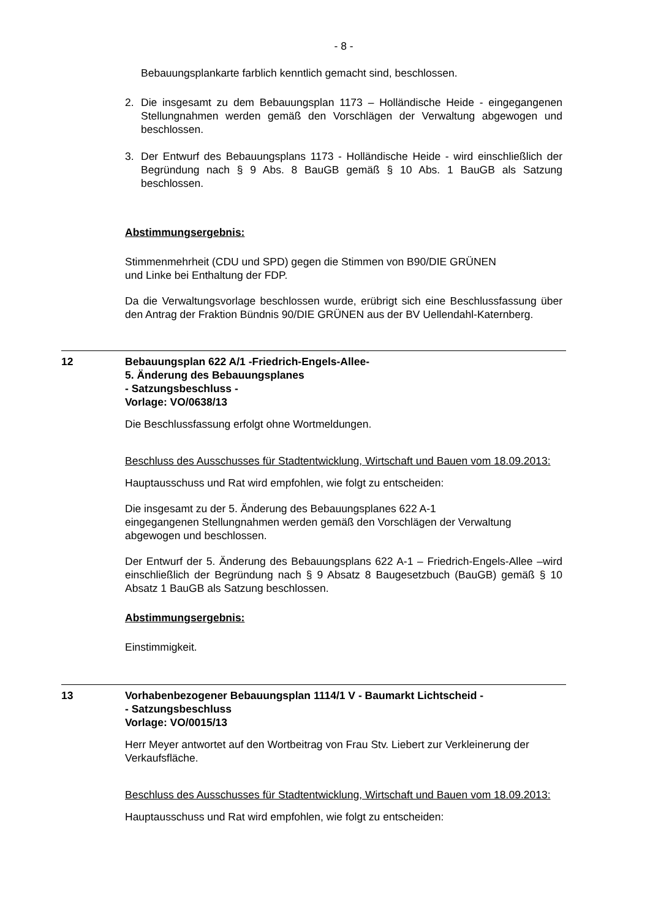- 8 -
Bebauungsplankarte farblich kenntlich gemacht sind, beschlossen.
2. Die insgesamt zu dem Bebauungsplan 1173 – Holländische Heide - eingegangenen Stellungnahmen werden gemäß den Vorschlägen der Verwaltung abgewogen und beschlossen.
3. Der Entwurf des Bebauungsplans 1173 - Holländische Heide - wird einschließlich der Begründung nach § 9 Abs. 8 BauGB gemäß § 10 Abs. 1 BauGB als Satzung beschlossen.
Abstimmungsergebnis:
Stimmenmehrheit (CDU und SPD) gegen die Stimmen von B90/DIE GRÜNEN
und Linke bei Enthaltung der FDP.
Da die Verwaltungsvorlage beschlossen wurde, erübrigt sich eine Beschlussfassung über den Antrag der Fraktion Bündnis 90/DIE GRÜNEN aus der BV Uellendahl-Katernberg.
12 Bebauungsplan 622 A/1 -Friedrich-Engels-Allee-
5. Änderung des Bebauungsplanes
- Satzungsbeschluss -
Vorlage: VO/0638/13
Die Beschlussfassung erfolgt ohne Wortmeldungen.
Beschluss des Ausschusses für Stadtentwicklung, Wirtschaft und Bauen vom 18.09.2013:
Hauptausschuss und Rat wird empfohlen, wie folgt zu entscheiden:
Die insgesamt zu der 5. Änderung des Bebauungsplanes 622 A-1
eingegangenen Stellungnahmen werden gemäß den Vorschlägen der Verwaltung abgewogen und beschlossen.
Der Entwurf der 5. Änderung des Bebauungsplans 622 A-1 – Friedrich-Engels-Allee –wird einschließlich der Begründung nach § 9 Absatz 8 Baugesetzbuch (BauGB) gemäß § 10 Absatz 1 BauGB als Satzung beschlossen.
Abstimmungsergebnis:
Einstimmigkeit.
13 Vorhabenbezogener Bebauungsplan 1114/1 V - Baumarkt Lichtscheid -
- Satzungsbeschluss
Vorlage: VO/0015/13
Herr Meyer antwortet auf den Wortbeitrag von Frau Stv. Liebert zur Verkleinerung der Verkaufsfläche.
Beschluss des Ausschusses für Stadtentwicklung, Wirtschaft und Bauen vom 18.09.2013:
Hauptausschuss und Rat wird empfohlen, wie folgt zu entscheiden: